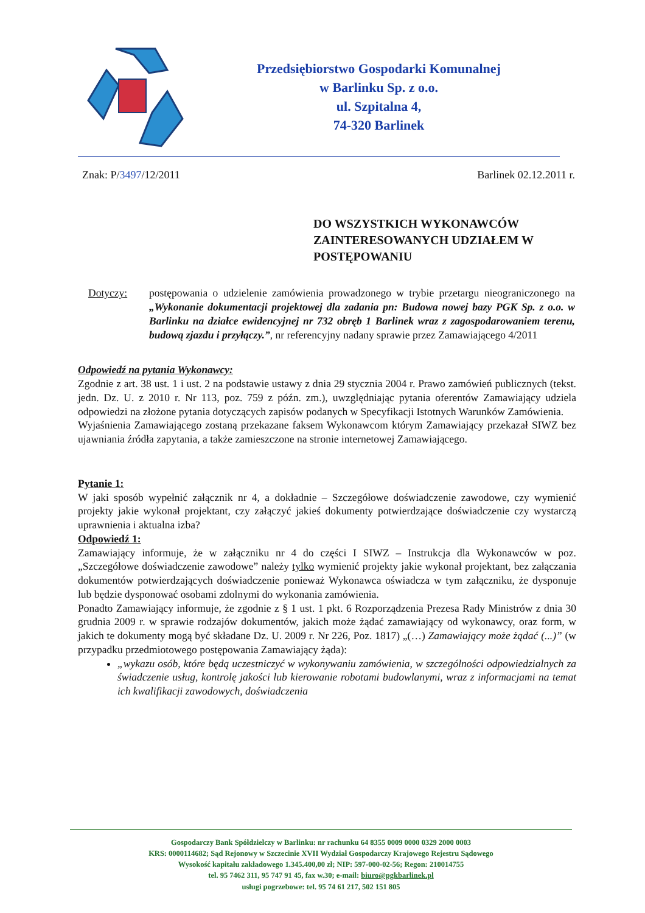Przedsiębiorstwo Gospodarki Komunalnej
w Barlinku Sp. z o.o.
ul. Szpitalna 4,
74-320 Barlinek
Znak: P/3497/12/2011 Barlinek 02.12.2011 r.
DO WSZYSTKICH WYKONAWCÓW ZAINTERESOWANYCH UDZIAŁEM W POSTĘPOWANIU
Dotyczy: postępowania o udzielenie zamówienia prowadzonego w trybie przetargu nieograniczonego na „Wykonanie dokumentacji projektowej dla zadania pn: Budowa nowej bazy PGK Sp. z o.o. w Barlinku na działce ewidencyjnej nr 732 obręb 1 Barlinek wraz z zagospodarowaniem terenu, budową zjazdu i przyłączy.”, nr referencyjny nadany sprawie przez Zamawiającego 4/2011
Odpowiedź na pytania Wykonawcy:
Zgodnie z art. 38 ust. 1 i ust. 2 na podstawie ustawy z dnia 29 stycznia 2004 r. Prawo zamówień publicznych (tekst. jedn. Dz. U. z 2010 r. Nr 113, poz. 759 z późn. zm.), uwzględniając pytania oferentów Zamawiający udziela odpowiedzi na złożone pytania dotyczących zapisów podanych w Specyfikacji Istotnych Warunków Zamówienia.
Wyjaśnienia Zamawiającego zostaną przekazane faksem Wykonawcom którym Zamawiający przekazał SIWZ bez ujawniania źródła zapytania, a także zamieszczone na stronie internetowej Zamawiającego.
Pytanie 1:
W jaki sposób wypełnić załącznik nr 4, a dokładnie – Szczegółowe doświadczenie zawodowe, czy wymienić projekty jakie wykonał projektant, czy załączyć jakieś dokumenty potwierdzające doświadczenie czy wystarczą uprawnienia i aktualna izba?
Odpowiedź 1:
Zamawiający informuje, że w załączniku nr 4 do części I SIWZ – Instrukcja dla Wykonawców w poz. „Szczegółowe doświadczenie zawodowe” należy tylko wymienić projekty jakie wykonał projektant, bez załączania dokumentów potwierdzających doświadczenie ponieważ Wykonawca oświadcza w tym załączniku, że dysponuje lub będzie dysponować osobami zdolnymi do wykonania zamówienia.
Ponadto Zamawiający informuje, że zgodnie z § 1 ust. 1 pkt. 6 Rozporządzenia Prezesa Rady Ministrów z dnia 30 grudnia 2009 r. w sprawie rodzajów dokumentów, jakich może żądać zamawiający od wykonawcy, oraz form, w jakich te dokumenty mogą być składane Dz. U. 2009 r. Nr 226, Poz. 1817) „(…) Zamawiający może żądać (...)” (w przypadku przedmiotowego postępowania Zamawiający żąda):
„wykazu osób, które będą uczestniczyć w wykonywaniu zamówienia, w szczególności odpowiedzialnych za świadczenie usług, kontrolę jakości lub kierowanie robotami budowlanymi, wraz z informacjami na temat ich kwalifikacji zawodowych, doświadczenia
Gospodarczy Bank Spółdzielczy w Barlinku: nr rachunku 64 8355 0009 0000 0329 2000 0003
KRS: 0000114682; Sąd Rejonowy w Szczecinie XVII Wydział Gospodarczy Krajowego Rejestru Sądowego
Wysokość kapitału zakładowego 1.345.400,00 zł; NIP: 597-000-02-56; Regon: 210014755
tel. 95 7462 311, 95 747 91 45, fax w.30; e-mail: biuro@pgkbarlinek.pl
usługi pogrzebowe: tel. 95 74 61 217, 502 151 805